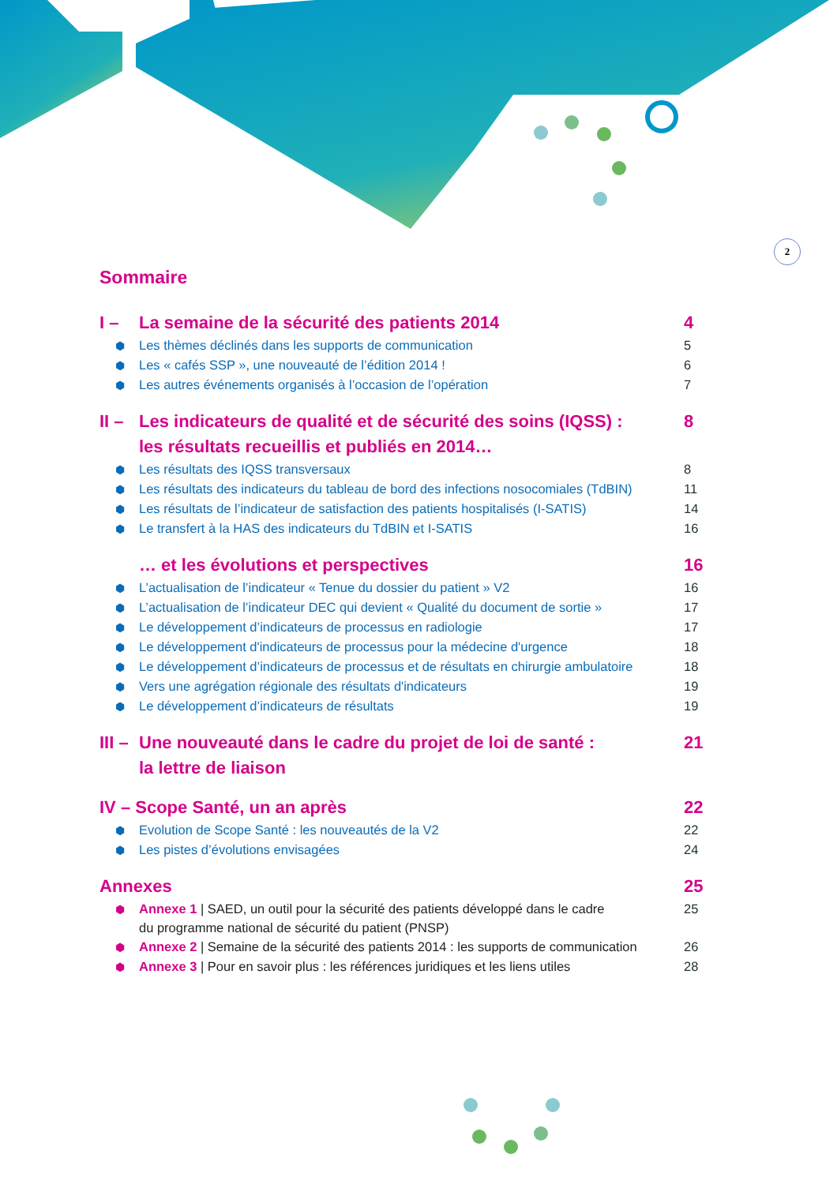2
Sommaire
I – La semaine de la sécurité des patients 2014 4
⬢ Les thèmes déclinés dans les supports de communication 5
⬢ Les « cafés SSP », une nouveauté de l’édition 2014 ! 6
⬢ Les autres événements organisés à l’occasion de l’opération 7
II – Les indicateurs de qualité et de sécurité des soins (IQSS) :
les résultats recueillis et publiés en 2014… 8
⬢ Les résultats des IQSS transversaux 8
⬢ Les résultats des indicateurs du tableau de bord des infections nosocomiales (TdBIN) 11
⬢ Les résultats de l’indicateur de satisfaction des patients hospitalisés (I-SATIS) 14
⬢ Le transfert à la HAS des indicateurs du TdBIN et I-SATIS 16
… et les évolutions et perspectives 16
⬢ L’actualisation de l’indicateur « Tenue du dossier du patient » V2 16
⬢ L’actualisation de l’indicateur DEC qui devient « Qualité du document de sortie » 17
⬢ Le développement d’indicateurs de processus en radiologie 17
⬢ Le développement d'indicateurs de processus pour la médecine d'urgence 18
⬢ Le développement d’indicateurs de processus et de résultats en chirurgie ambulatoire 18
⬢ Vers une agrégation régionale des résultats d'indicateurs 19
⬢ Le développement d’indicateurs de résultats 19
III – Une nouveauté dans le cadre du projet de loi de santé :
la lettre de liaison 21
IV – Scope Santé, un an après 22
⬢ Evolution de Scope Santé : les nouveautés de la V2 22
⬢ Les pistes d’évolutions envisagées 24
Annexes 25
⬢ Annexe 1 | SAED, un outil pour la sécurité des patients développé dans le cadre
du programme national de sécurité du patient (PNSP) 25
⬢ Annexe 2 | Semaine de la sécurité des patients 2014 : les supports de communication 26
⬢ Annexe 3 | Pour en savoir plus : les références juridiques et les liens utiles 28